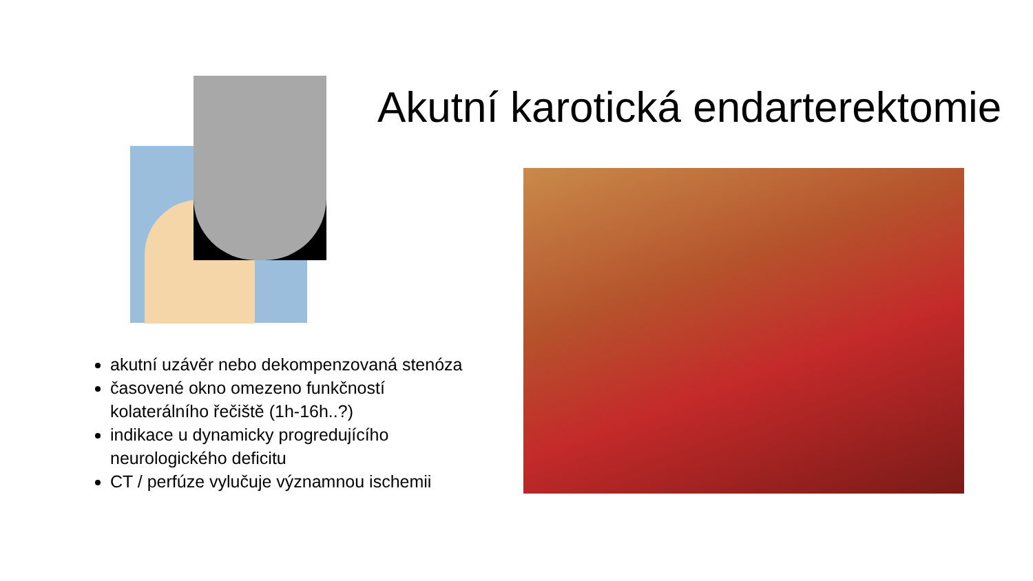Akutní karotická endarterektomie
akutní uzávěr nebo dekompenzovaná stenóza
časovené okno omezeno funkčností kolaterálního řečiště (1h-16h..?)
indikace u dynamicky progredujícího neurologického deficitu
CT / perfúze vylučuje významnou ischemii